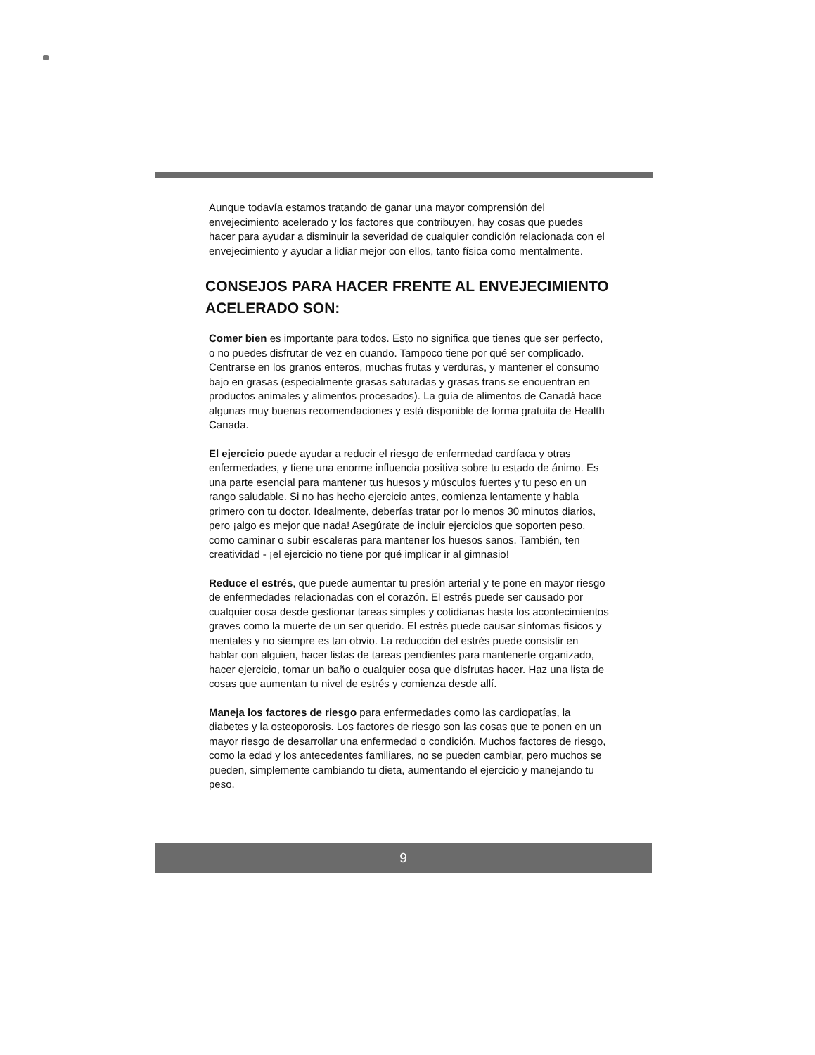Aunque todavía estamos tratando de ganar una mayor comprensión del envejecimiento acelerado y los factores que contribuyen, hay cosas que puedes hacer para ayudar a disminuir la severidad de cualquier condición relacionada con el envejecimiento y ayudar a lidiar mejor con ellos, tanto física como mentalmente.
CONSEJOS PARA HACER FRENTE AL ENVEJECIMIENTO ACELERADO SON:
Comer bien es importante para todos. Esto no significa que tienes que ser perfecto, o no puedes disfrutar de vez en cuando. Tampoco tiene por qué ser complicado. Centrarse en los granos enteros, muchas frutas y verduras, y mantener el consumo bajo en grasas (especialmente grasas saturadas y grasas trans se encuentran en productos animales y alimentos procesados). La guía de alimentos de Canadá hace algunas muy buenas recomendaciones y está disponible de forma gratuita de Health Canada.
El ejercicio puede ayudar a reducir el riesgo de enfermedad cardíaca y otras enfermedades, y tiene una enorme influencia positiva sobre tu estado de ánimo. Es una parte esencial para mantener tus huesos y músculos fuertes y tu peso en un rango saludable. Si no has hecho ejercicio antes, comienza lentamente y habla primero con tu doctor. Idealmente, deberías tratar por lo menos 30 minutos diarios, pero ¡algo es mejor que nada! Asegúrate de incluir ejercicios que soporten peso, como caminar o subir escaleras para mantener los huesos sanos. También, ten creatividad - ¡el ejercicio no tiene por qué implicar ir al gimnasio!
Reduce el estrés, que puede aumentar tu presión arterial y te pone en mayor riesgo de enfermedades relacionadas con el corazón. El estrés puede ser causado por cualquier cosa desde gestionar tareas simples y cotidianas hasta los acontecimientos graves como la muerte de un ser querido. El estrés puede causar síntomas físicos y mentales y no siempre es tan obvio. La reducción del estrés puede consistir en hablar con alguien, hacer listas de tareas pendientes para mantenerte organizado, hacer ejercicio, tomar un baño o cualquier cosa que disfrutas hacer. Haz una lista de cosas que aumentan tu nivel de estrés y comienza desde allí.
Maneja los factores de riesgo para enfermedades como las cardiopatías, la diabetes y la osteoporosis. Los factores de riesgo son las cosas que te ponen en un mayor riesgo de desarrollar una enfermedad o condición. Muchos factores de riesgo, como la edad y los antecedentes familiares, no se pueden cambiar, pero muchos se pueden, simplemente cambiando tu dieta, aumentando el ejercicio y manejando tu peso.
9